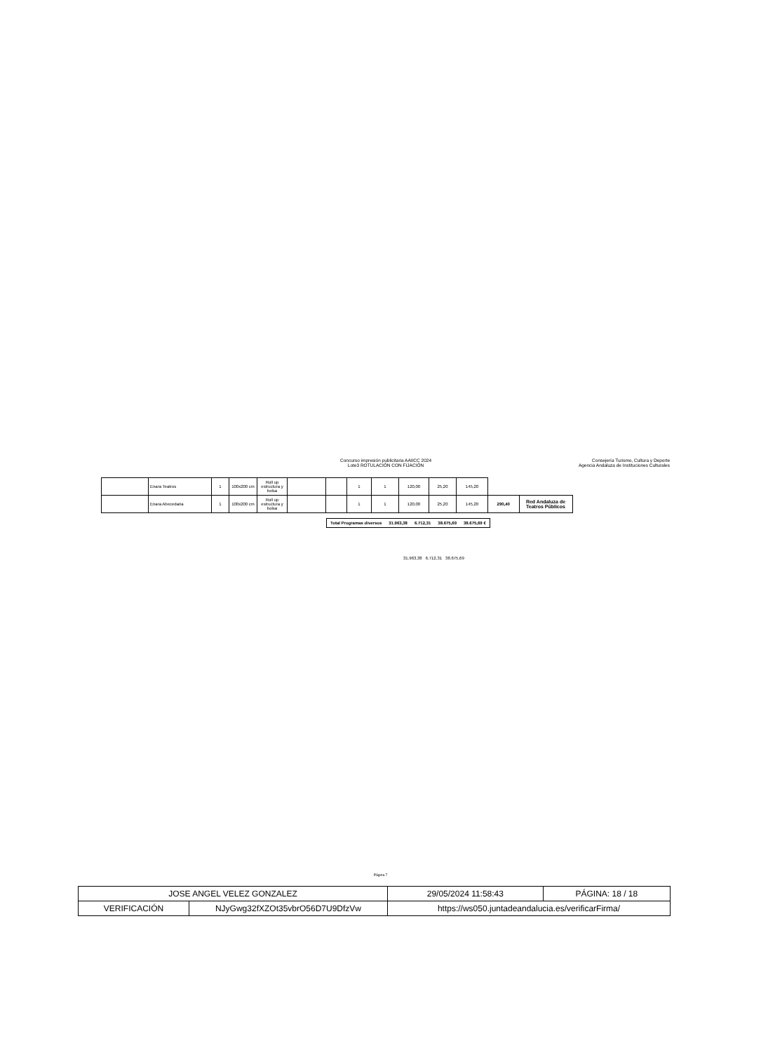Concurso impresión publicitaria AAIICC 2024
Lote3 ROTULACIÓN CON FIJACIÓN
Consejería Turismo, Cultura y Deporte
Agencia Andaluza de Instituciones Culturales
| | Enara Teatros | 1 | 100x200 cm | Roll up estructura y bolsa | | | 1 | 1 | 120,00 | 25,20 | 145,20 | | |
| | Enara Abecedaria | 1 | 100x200 cm | Roll up estructura y bolsa | | | 1 | 1 | 120,00 | 25,20 | 145,20 | 290,40 | Red Andaluza de Teatros Públicos |
| Total Programas diversos | 31.963,38 | 6.712,31 | 38.675,69 | 38.675,69 € |
31.963,38 6.712,31 38.675,69
Página 7
| JOSE ANGEL VELEZ GONZALEZ | | 29/05/2024 11:58:43 | PÁGINA: 18 / 18 |
| VERIFICACIÓN | NJyGwg32fXZOt35vbrO56D7U9DfzVw | https://ws050.juntadeandalucia.es/verificarFirma/ | |